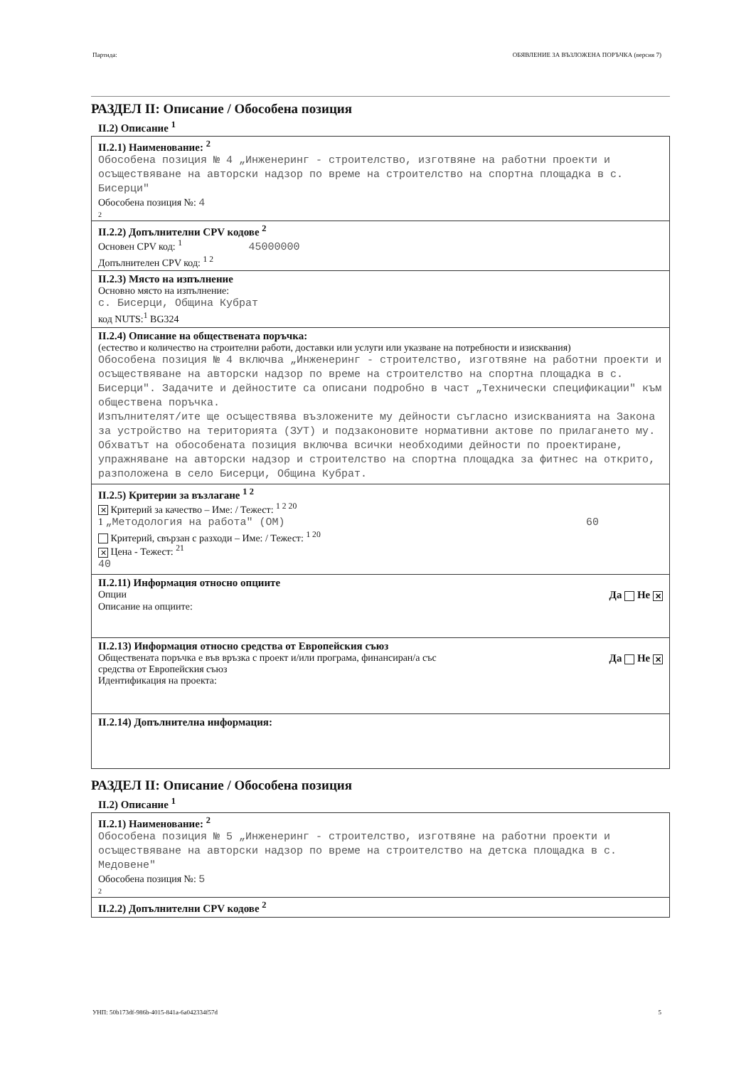Партида: ОБЯВЛЕНИЕ ЗА ВЪЗЛОЖЕНА ПОРЪЧКА (версия 7)
РАЗДЕЛ II: Описание / Обособена позиция
II.2) Описание <sup>1</sup>
II.2.1) Наименование: <sup>2</sup>
Обособена позиция № 4 „Инженеринг - строителство, изготвяне на работни проекти и осъществяване на авторски надзор по време на строителство на спортна площадка в с. Бисерци"
Обособена позиция №: 4
2
II.2.2) Допълнителни CPV кодове <sup>2</sup>
Основен CPV код: <sup>1</sup> 45000000
Допълнителен CPV код: <sup>1 2</sup>
II.2.3) Място на изпълнение
Основно място на изпълнение:
с. Бисерци, Община Кубрат
код NUTS:<sup>1</sup> BG324
II.2.4) Описание на обществената поръчка:
(естество и количество на строителни работи, доставки или услуги или указване на потребности и изисквания)
Обособена позиция № 4 включва „Инженеринг - строителство, изготвяне на работни проекти и осъществяване на авторски надзор по време на строителство на спортна площадка в с. Бисерци". Задачите и дейностите са описани подробно в част „Технически спецификации" към обществена поръчка.
Изпълнителят/ите ще осъществява възложените му дейности съгласно изискванията на Закона за устройство на територията (ЗУТ) и подзаконовите нормативни актове по прилагането му. Обхватът на обособената позиция включва всички необходими дейности по проектиране, упражняване на авторски надзор и строителство на спортна площадка за фитнес на открито, разположена в село Бисерци, Община Кубрат.
II.2.5) Критерии за възлагане <sup>1 2</sup>
✕ Критерий за качество – Име: / Тежест: <sup>1 2 20</sup>
1 „Методология на работа" (ОМ) 60
Критерий, свързан с разходи – Име: / Тежест: <sup>1 20</sup>
✕ Цена - Тежест: <sup>21</sup>
40
II.2.11) Информация относно опциите
Опции Да Не ✕
Описание на опциите:
II.2.13) Информация относно средства от Европейския съюз
Обществената поръчка е във връзка с проект и/или програма, финансиран/а със
средства от Европейския съюз Да Не ✕
Идентификация на проекта:
II.2.14) Допълнителна информация:
РАЗДЕЛ II: Описание / Обособена позиция
II.2) Описание <sup>1</sup>
II.2.1) Наименование: <sup>2</sup>
Обособена позиция № 5 „Инженеринг - строителство, изготвяне на работни проекти и осъществяване на авторски надзор по време на строителство на детска площадка в с. Медовене"
Обособена позиция №: 5
2
II.2.2) Допълнителни CPV кодове <sup>2</sup>
УНП: 50b173df-986b-4015-841a-6a042334f57d 5